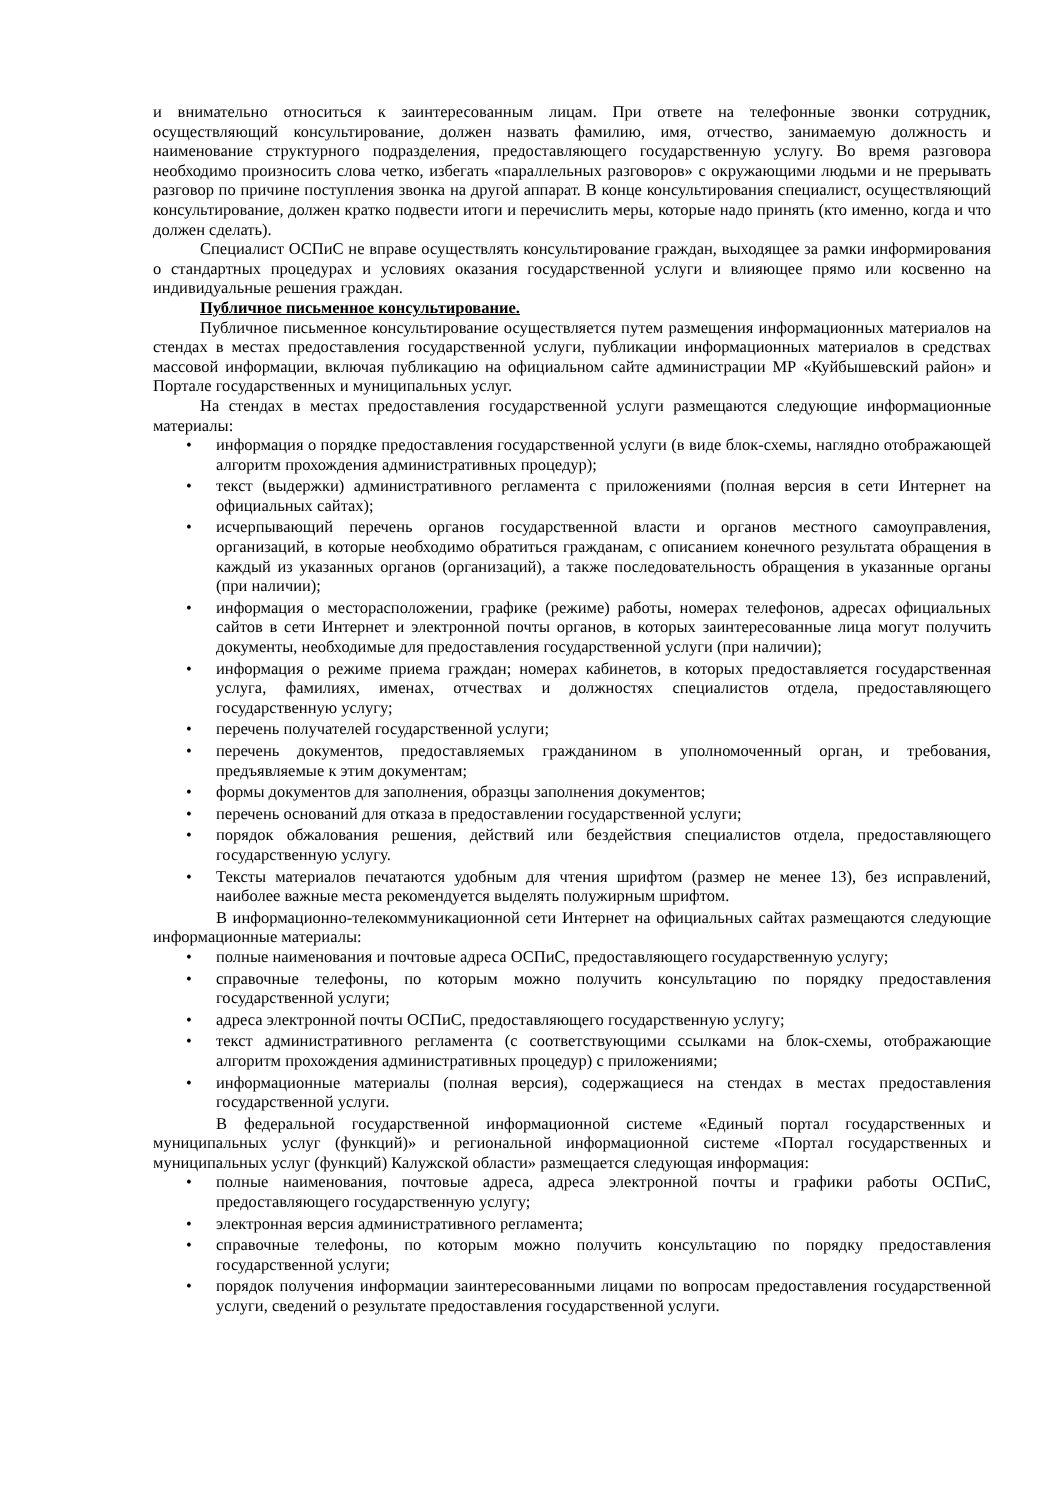и внимательно относиться к заинтересованным лицам. При ответе на телефонные звонки сотрудник, осуществляющий консультирование, должен назвать фамилию, имя, отчество, занимаемую должность и наименование структурного подразделения, предоставляющего государственную услугу. Во время разговора необходимо произносить слова четко, избегать «параллельных разговоров» с окружающими людьми и не прерывать разговор по причине поступления звонка на другой аппарат. В конце консультирования специалист, осуществляющий консультирование, должен кратко подвести итоги и перечислить меры, которые надо принять (кто именно, когда и что должен сделать).
Специалист ОСПиС не вправе осуществлять консультирование граждан, выходящее за рамки информирования о стандартных процедурах и условиях оказания государственной услуги и влияющее прямо или косвенно на индивидуальные решения граждан.
Публичное письменное консультирование.
Публичное письменное консультирование осуществляется путем размещения информационных материалов на стендах в местах предоставления государственной услуги, публикации информационных материалов в средствах массовой информации, включая публикацию на официальном сайте администрации МР «Куйбышевский район» и Портале государственных и муниципальных услуг.
На стендах в местах предоставления государственной услуги размещаются следующие информационные материалы:
• информация о порядке предоставления государственной услуги (в виде блок-схемы, наглядно отображающей алгоритм прохождения административных процедур);
• текст (выдержки) административного регламента с приложениями (полная версия в сети Интернет на официальных сайтах);
• исчерпывающий перечень органов государственной власти и органов местного самоуправления, организаций, в которые необходимо обратиться гражданам, с описанием конечного результата обращения в каждый из указанных органов (организаций), а также последовательность обращения в указанные органы (при наличии);
• информация о месторасположении, графике (режиме) работы, номерах телефонов, адресах официальных сайтов в сети Интернет и электронной почты органов, в которых заинтересованные лица могут получить документы, необходимые для предоставления государственной услуги (при наличии);
• информация о режиме приема граждан; номерах кабинетов, в которых предоставляется государственная услуга, фамилиях, именах, отчествах и должностях специалистов отдела, предоставляющего государственную услугу;
• перечень получателей государственной услуги;
• перечень документов, предоставляемых гражданином в уполномоченный орган, и требования, предъявляемые к этим документам;
• формы документов для заполнения, образцы заполнения документов;
• перечень оснований для отказа в предоставлении государственной услуги;
• порядок обжалования решения, действий или бездействия специалистов отдела, предоставляющего государственную услугу.
• Тексты материалов печатаются удобным для чтения шрифтом (размер не менее 13), без исправлений, наиболее важные места рекомендуется выделять полужирным шрифтом.
В информационно-телекоммуникационной сети Интернет на официальных сайтах размещаются следующие информационные материалы:
• полные наименования и почтовые адреса ОСПиС, предоставляющего государственную услугу;
• справочные телефоны, по которым можно получить консультацию по порядку предоставления государственной услуги;
• адреса электронной почты ОСПиС, предоставляющего государственную услугу;
• текст административного регламента (с соответствующими ссылками на блок-схемы, отображающие алгоритм прохождения административных процедур) с приложениями;
• информационные материалы (полная версия), содержащиеся на стендах в местах предоставления государственной услуги.
В федеральной государственной информационной системе «Единый портал государственных и муниципальных услуг (функций)» и региональной информационной системе «Портал государственных и муниципальных услуг (функций) Калужской области» размещается следующая информация:
• полные наименования, почтовые адреса, адреса электронной почты и графики работы ОСПиС, предоставляющего государственную услугу;
• электронная версия административного регламента;
• справочные телефоны, по которым можно получить консультацию по порядку предоставления государственной услуги;
• порядок получения информации заинтересованными лицами по вопросам предоставления государственной услуги, сведений о результате предоставления государственной услуги.